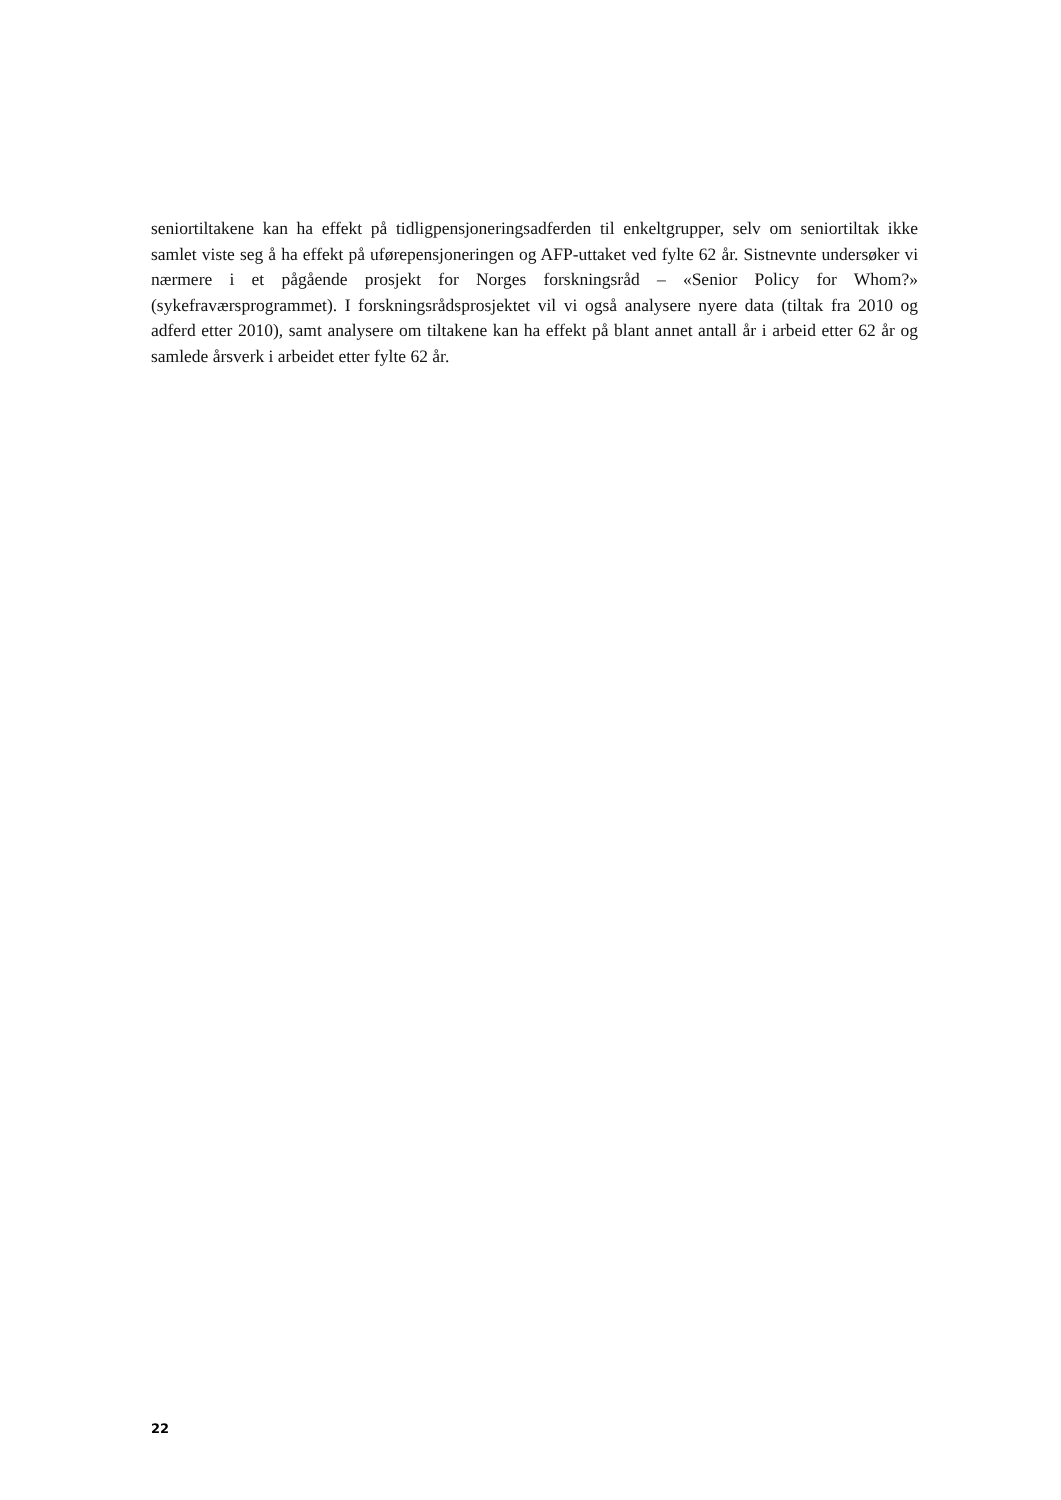seniortiltakene kan ha effekt på tidligpensjoneringsadferden til enkeltgrupper, selv om seniortiltak ikke samlet viste seg å ha effekt på uførepensjoneringen og AFP-uttaket ved fylte 62 år. Sistnevnte undersøker vi nærmere i et pågående prosjekt for Norges forsk­ningsråd – «Senior Policy for Whom?» (sykefraværsprogrammet). I forskningsrådspro­sjektet vil vi også analysere nyere data (tiltak fra 2010 og adferd etter 2010), samt analy­sere om tiltakene kan ha effekt på blant annet antall år i arbeid etter 62 år og samlede årsverk i arbeidet etter fylte 62 år.
22